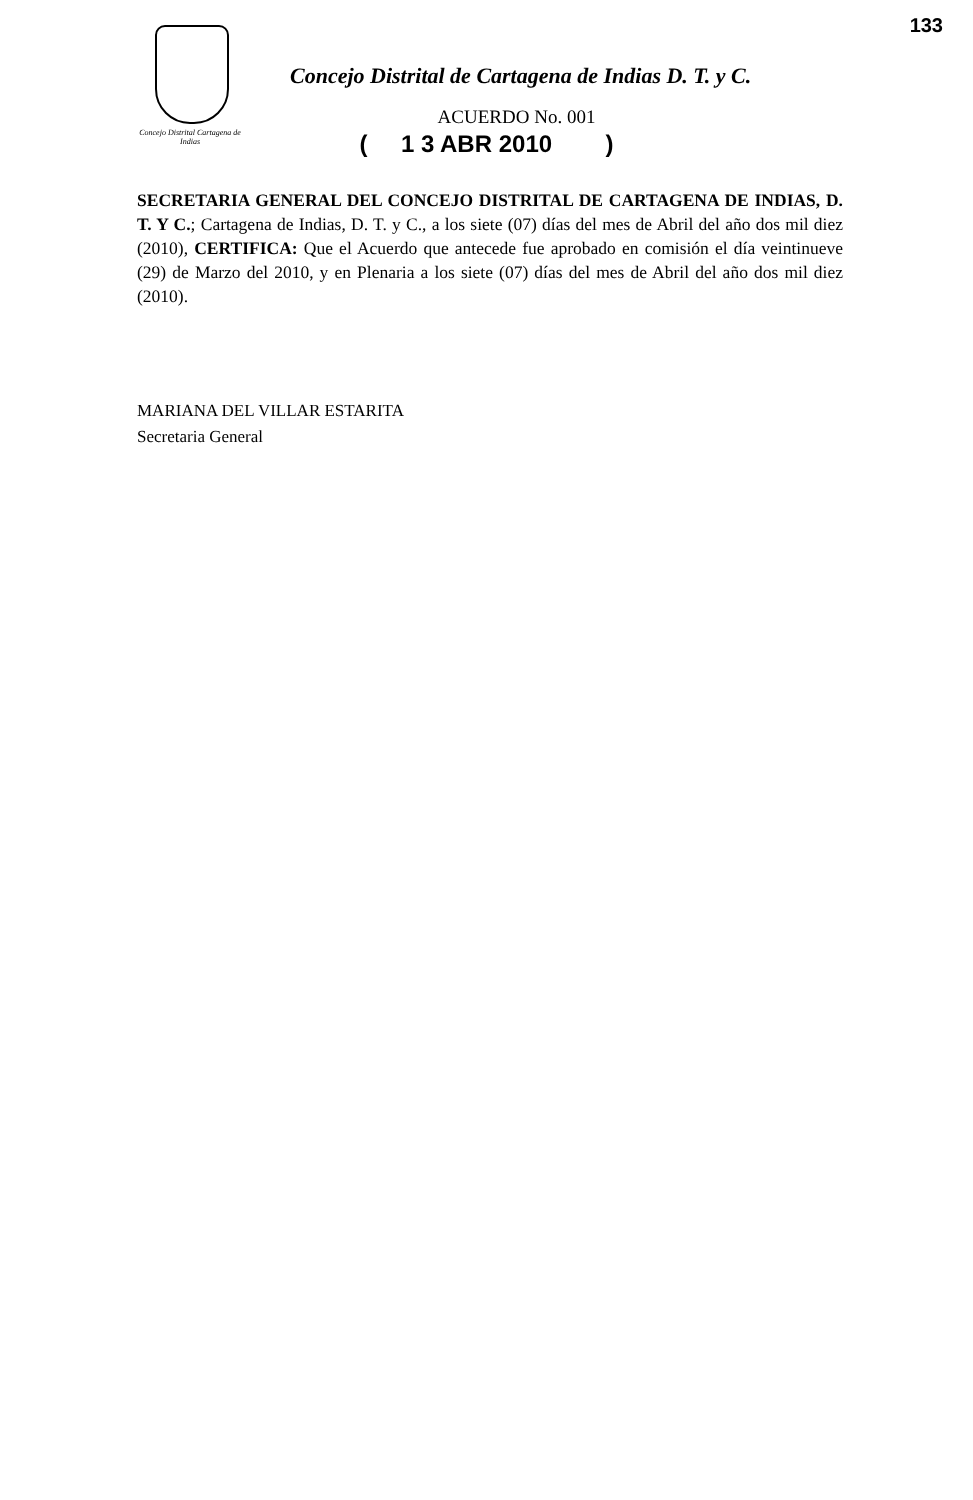133
Concejo Distrital Cartagena de Indias
Concejo Distrital de Cartagena de Indias D. T. y C.
ACUERDO No. 001
( 1 3 ABR 2010 )
SECRETARIA GENERAL DEL CONCEJO DISTRITAL DE CARTAGENA DE INDIAS, D. T. Y C.; Cartagena de Indias, D. T. y C., a los siete (07) días del mes de Abril del año dos mil diez (2010), CERTIFICA: Que el Acuerdo que antecede fue aprobado en comisión el día veintinueve (29) de Marzo del 2010, y en Plenaria a los siete (07) días del mes de Abril del año dos mil diez (2010).
MARIANA DEL VILLAR ESTARITA
Secretaria General